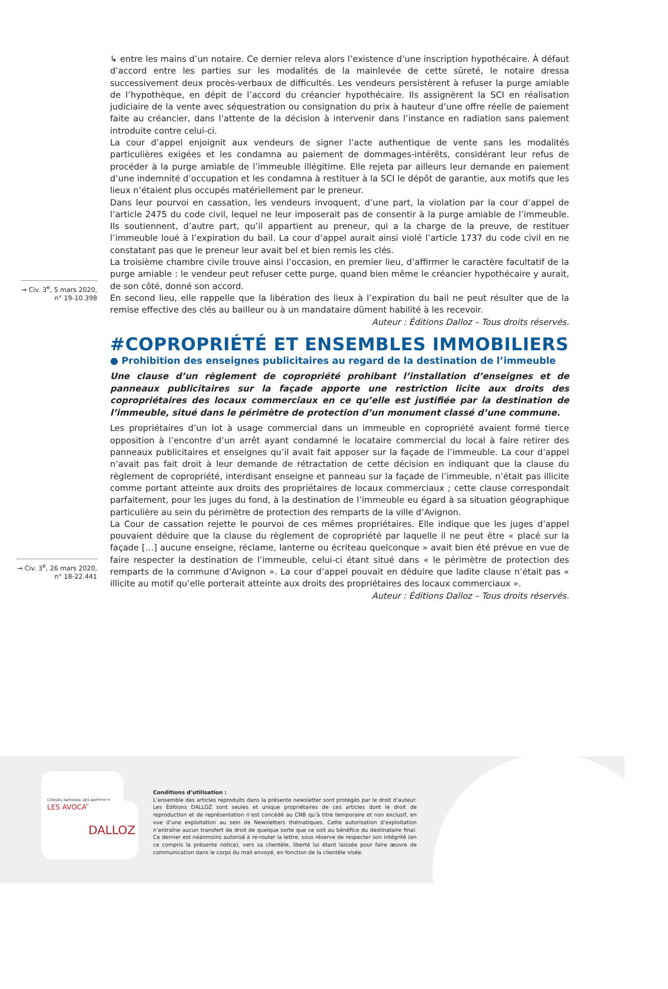→ Civ. 3<sup>e</sup>, 5 mars 2020,
n° 19-10.398
→ Civ. 3<sup>e</sup>, 26 mars 2020,
n° 18-22.441
↳ entre les mains d’un notaire. Ce dernier releva alors l’existence d’une inscription hypothécaire. À défaut d’accord entre les parties sur les modalités de la mainlevée de cette sûreté, le notaire dressa successivement deux procès-verbaux de difficultés. Les vendeurs persistèrent à refuser la purge amiable de l’hypothèque, en dépit de l’accord du créancier hypothécaire. Ils assignèrent la SCI en réalisation judiciaire de la vente avec séquestration ou consignation du prix à hauteur d’une offre réelle de paiement faite au créancier, dans l’attente de la décision à intervenir dans l’instance en radiation sans paiement introduite contre celui-ci.
La cour d’appel enjoignit aux vendeurs de signer l’acte authentique de vente sans les modalités particulières exigées et les condamna au paiement de dommages-intérêts, considérant leur refus de procéder à la purge amiable de l’immeuble illégitime. Elle rejeta par ailleurs leur demande en paiement d’une indemnité d’occupation et les condamna à restituer à la SCI le dépôt de garantie, aux motifs que les lieux n’étaient plus occupés matériellement par le preneur.
Dans leur pourvoi en cassation, les vendeurs invoquent, d’une part, la violation par la cour d’appel de l’article 2475 du code civil, lequel ne leur imposerait pas de consentir à la purge amiable de l’immeuble. Ils soutiennent, d’autre part, qu’il appartient au preneur, qui a la charge de la preuve, de restituer l’immeuble loué à l’expiration du bail. La cour d’appel aurait ainsi violé l’article 1737 du code civil en ne constatant pas que le preneur leur avait bel et bien remis les clés.
La troisième chambre civile trouve ainsi l’occasion, en premier lieu, d’affirmer le caractère facultatif de la purge amiable : le vendeur peut refuser cette purge, quand bien même le créancier hypothécaire y aurait, de son côté, donné son accord.
En second lieu, elle rappelle que la libération des lieux à l’expiration du bail ne peut résulter que de la remise effective des clés au bailleur ou à un mandataire dûment habilité à les recevoir.
Auteur : Éditions Dalloz – Tous droits réservés.
#COPROPRIÉTÉ ET ENSEMBLES IMMOBILIERS
● Prohibition des enseignes publicitaires au regard de la destination de l’immeuble
Une clause d’un règlement de copropriété prohibant l’installation d’enseignes et de panneaux publicitaires sur la façade apporte une restriction licite aux droits des copropriétaires des locaux commerciaux en ce qu’elle est justifiée par la destination de l’immeuble, situé dans le périmètre de protection d’un monument classé d’une commune.
Les propriétaires d’un lot à usage commercial dans un immeuble en copropriété avaient formé tierce opposition à l’encontre d’un arrêt ayant condamné le locataire commercial du local à faire retirer des panneaux publicitaires et enseignes qu’il avait fait apposer sur la façade de l’immeuble. La cour d’appel n’avait pas fait droit à leur demande de rétractation de cette décision en indiquant que la clause du règlement de copropriété, interdisant enseigne et panneau sur la façade de l’immeuble, n’était pas illicite comme portant atteinte aux droits des propriétaires de locaux commerciaux ; cette clause correspondait parfaitement, pour les juges du fond, à la destination de l’immeuble eu égard à sa situation géographique particulière au sein du périmètre de protection des remparts de la ville d’Avignon.
La Cour de cassation rejette le pourvoi de ces mêmes propriétaires. Elle indique que les juges d’appel pouvaient déduire que la clause du règlement de copropriété par laquelle il ne peut être « placé sur la façade […] aucune enseigne, réclame, lanterne ou écriteau quelconque » avait bien été prévue en vue de faire respecter la destination de l’immeuble, celui-ci étant situé dans « le périmètre de protection des remparts de la commune d’Avignon ». La cour d’appel pouvait en déduire que ladite clause n’était pas « illicite au motif qu’elle porterait atteinte aux droits des propriétaires des locaux commerciaux ».
Auteur : Éditions Dalloz – Tous droits réservés.
CONSEIL NATIONAL DES BARREAUX
LES AVOCATS
DALLOZ
Conditions d’utilisation :
L’ensemble des articles reproduits dans la présente newsletter sont protégés par le droit d’auteur. Les Éditions DALLOZ sont seules et unique propriétaires de ces articles dont le droit de reproduction et de représentation n’est concédé au CNB qu’à titre temporaire et non exclusif, en vue d’une exploitation au sein de Newsletters thématiques. Cette autorisation d’exploitation n’entraîne aucun transfert de droit de quelque sorte que ce soit au bénéfice du destinataire final. Ce dernier est néanmoins autorisé à re-router la lettre, sous réserve de respecter son intégrité (en ce compris la présente notice), vers sa clientèle, liberté lui étant laissée pour faire œuvre de communication dans le corps du mail envoyé, en fonction de la clientèle visée.